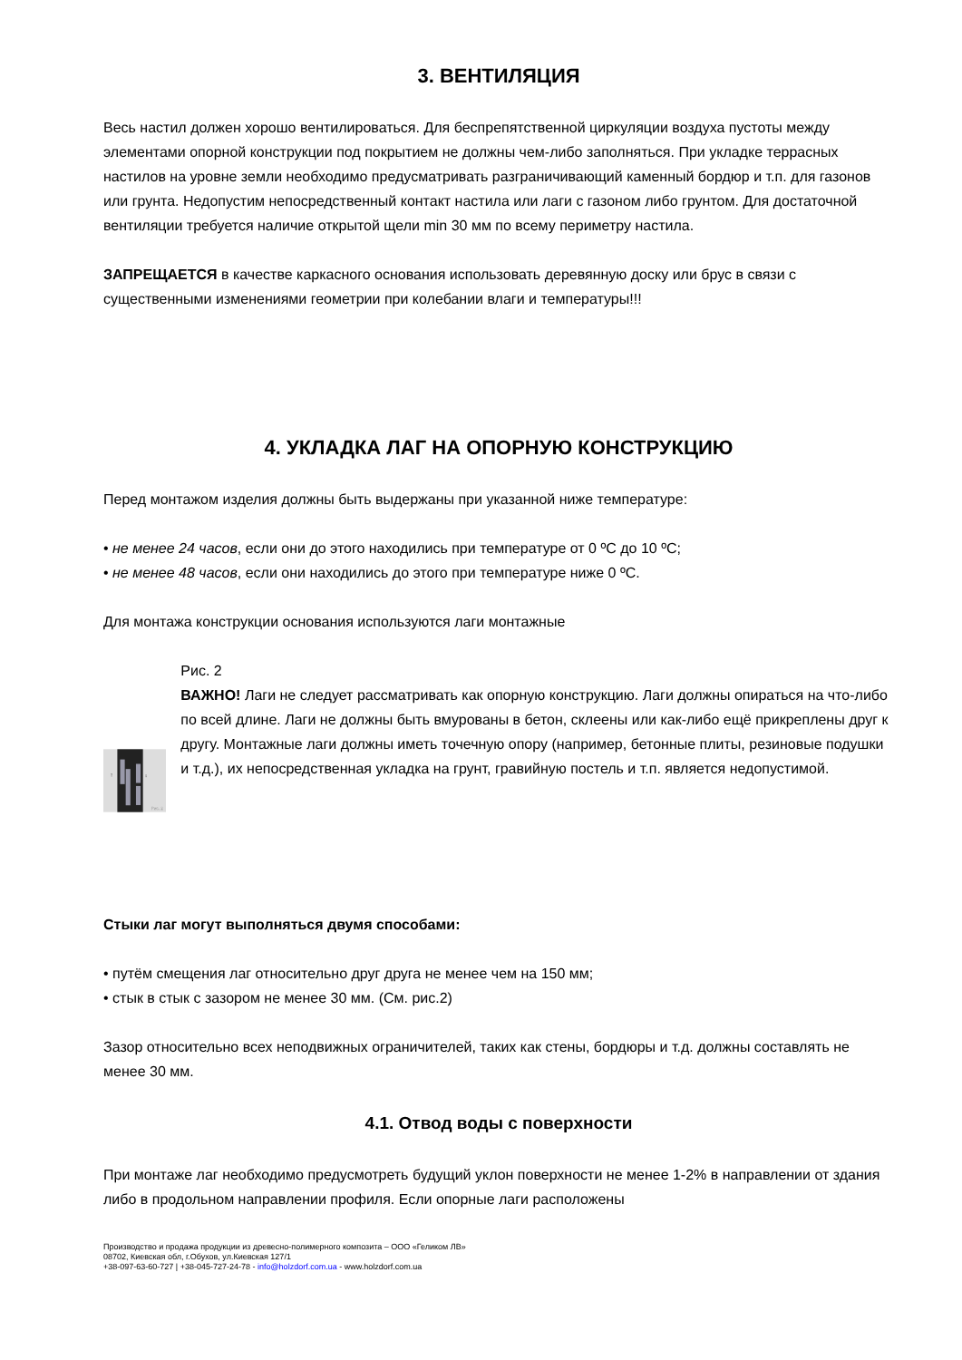3. ВЕНТИЛЯЦИЯ
Весь настил должен хорошо вентилироваться. Для беспрепятственной циркуляции воздуха пустоты между элементами опорной конструкции под покрытием не должны чем-либо заполняться. При укладке террасных настилов на уровне земли необходимо предусматривать разграничивающий каменный бордюр и т.п. для газонов или грунта. Недопустим непосредственный контакт настила или лаги с газоном либо грунтом. Для достаточной вентиляции требуется наличие открытой щели min 30 мм по всему периметру настила.
ЗАПРЕЩАЕТСЯ в качестве каркасного основания использовать деревянную доску или брус в связи с существенными изменениями геометрии при колебании влаги и температуры!!!
4. УКЛАДКА ЛАГ НА ОПОРНУЮ КОНСТРУКЦИЮ
Перед монтажом изделия должны быть выдержаны при указанной ниже температуре:
• не менее 24 часов, если они до этого находились при температуре от 0 ºС до 10 ºС;
• не менее 48 часов, если они находились до этого при температуре ниже 0 ºС.
Для монтажа конструкции основания используются лаги монтажные
150
30
Рис. 2
Рис. 2
ВАЖНО! Лаги не следует рассматривать как опорную конструкцию. Лаги должны опираться на что-либо по всей длине. Лаги не должны быть вмурованы в бетон, склеены или как-либо ещё прикреплены друг к другу. Монтажные лаги должны иметь точечную опору (например, бетонные плиты, резиновые подушки и т.д.), их непосредственная укладка на грунт, гравийную постель и т.п. является недопустимой.
Стыки лаг могут выполняться двумя способами:
• путём смещения лаг относительно друг друга не менее чем на 150 мм;
• стык в стык с зазором не менее 30 мм. (См. рис.2)
Зазор относительно всех неподвижных ограничителей, таких как стены, бордюры и т.д. должны составлять не менее 30 мм.
4.1. Отвод воды с поверхности
При монтаже лаг необходимо предусмотреть будущий уклон поверхности не менее 1-2% в направлении от здания либо в продольном направлении профиля. Если опорные лаги расположены
Производство и продажа продукции из древесно-полимерного композита – ООО «Геликом ЛВ»
08702, Киевская обл, г.Обухов, ул.Киевская 127/1
+38-097-63-60-727 | +38-045-727-24-78 - info@holzdorf.com.ua - www.holzdorf.com.ua